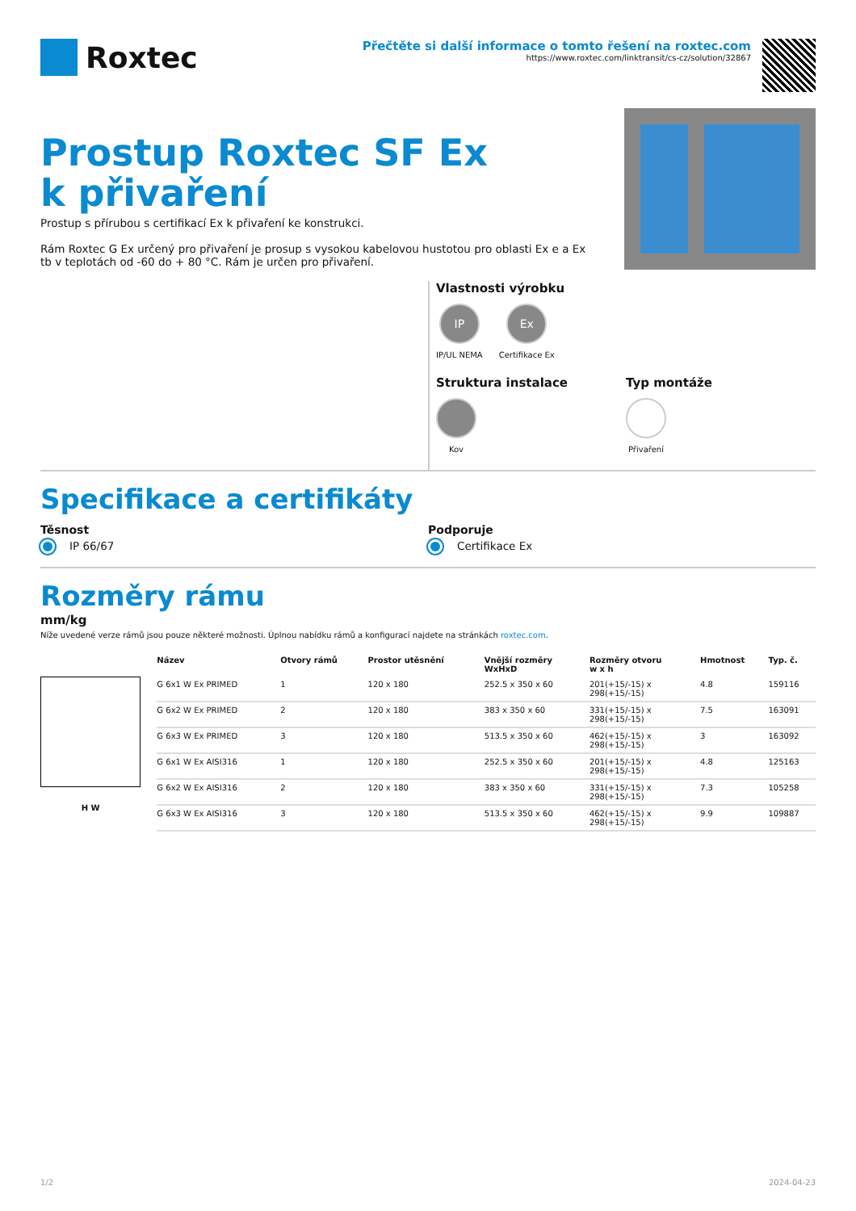Roxtec
Přečtěte si další informace o tomto řešení na roxtec.com
https://www.roxtec.com/linktransit/cs-cz/solution/32867
Prostup Roxtec SF Ex k přivaření
Prostup s přírubou s certifikací Ex k přivaření ke konstrukci.
Rám Roxtec G Ex určený pro přivaření je prosup s vysokou kabelovou hustotou pro oblasti Ex e a Ex tb v teplotách od -60 do + 80 °C. Rám je určen pro přivaření.
Vlastnosti výrobku
IP IP/UL NEMA
Ex Certifikace Ex
Struktura instalace
Kov
Typ montáže
Přivaření
Specifikace a certifikáty
Těsnost
IP 66/67
Podporuje
Certifikace Ex
Rozměry rámu
mm/kg
Níže uvedené verze rámů jsou pouze některé možnosti. Úplnou nabídku rámů a konfigurací najdete na stránkách roxtec.com.
H W
| Název | Otvory rámů | Prostor utěsnění | Vnější rozměry WxHxD | Rozměry otvoru w x h | Hmotnost | Typ. č. |
| --- | --- | --- | --- | --- | --- | --- |
| G 6x1 W Ex PRIMED | 1 | 120 x 180 | 252.5 x 350 x 60 | 201(+15/-15) x 298(+15/-15) | 4.8 | 159116 |
| G 6x2 W Ex PRIMED | 2 | 120 x 180 | 383 x 350 x 60 | 331(+15/-15) x 298(+15/-15) | 7.5 | 163091 |
| G 6x3 W Ex PRIMED | 3 | 120 x 180 | 513.5 x 350 x 60 | 462(+15/-15) x 298(+15/-15) | 3 | 163092 |
| G 6x1 W Ex AISI316 | 1 | 120 x 180 | 252.5 x 350 x 60 | 201(+15/-15) x 298(+15/-15) | 4.8 | 125163 |
| G 6x2 W Ex AISI316 | 2 | 120 x 180 | 383 x 350 x 60 | 331(+15/-15) x 298(+15/-15) | 7.3 | 105258 |
| G 6x3 W Ex AISI316 | 3 | 120 x 180 | 513.5 x 350 x 60 | 462(+15/-15) x 298(+15/-15) | 9.9 | 109887 |
1/2 2024-04-23